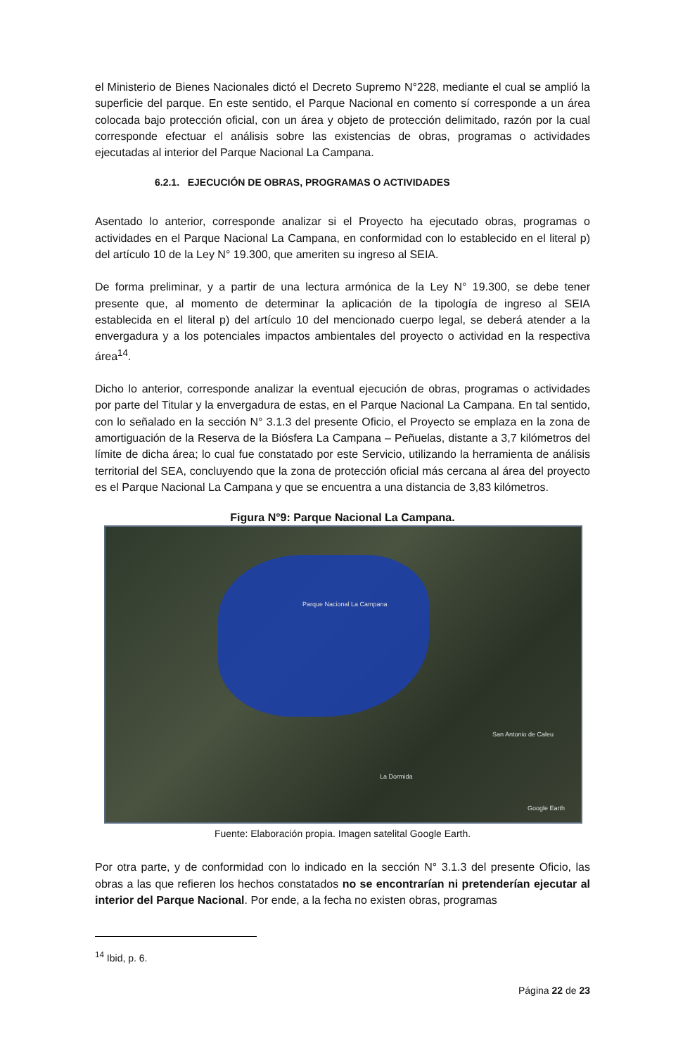el Ministerio de Bienes Nacionales dictó el Decreto Supremo N°228, mediante el cual se amplió la superficie del parque. En este sentido, el Parque Nacional en comento sí corresponde a un área colocada bajo protección oficial, con un área y objeto de protección delimitado, razón por la cual corresponde efectuar el análisis sobre las existencias de obras, programas o actividades ejecutadas al interior del Parque Nacional La Campana.
6.2.1. EJECUCIÓN DE OBRAS, PROGRAMAS O ACTIVIDADES
Asentado lo anterior, corresponde analizar si el Proyecto ha ejecutado obras, programas o actividades en el Parque Nacional La Campana, en conformidad con lo establecido en el literal p) del artículo 10 de la Ley N° 19.300, que ameriten su ingreso al SEIA.
De forma preliminar, y a partir de una lectura armónica de la Ley N° 19.300, se debe tener presente que, al momento de determinar la aplicación de la tipología de ingreso al SEIA establecida en el literal p) del artículo 10 del mencionado cuerpo legal, se deberá atender a la envergadura y a los potenciales impactos ambientales del proyecto o actividad en la respectiva área<sup>14</sup>.
Dicho lo anterior, corresponde analizar la eventual ejecución de obras, programas o actividades por parte del Titular y la envergadura de estas, en el Parque Nacional La Campana. En tal sentido, con lo señalado en la sección N° 3.1.3 del presente Oficio, el Proyecto se emplaza en la zona de amortiguación de la Reserva de la Biósfera La Campana – Peñuelas, distante a 3,7 kilómetros del límite de dicha área; lo cual fue constatado por este Servicio, utilizando la herramienta de análisis territorial del SEA, concluyendo que la zona de protección oficial más cercana al área del proyecto es el Parque Nacional La Campana y que se encuentra a una distancia de 3,83 kilómetros.
Figura N°9: Parque Nacional La Campana.
Parque Nacional La Campana
San Antonio de Caleu
La Dormida
Google Earth
Fuente: Elaboración propia. Imagen satelital Google Earth.
Por otra parte, y de conformidad con lo indicado en la sección N° 3.1.3 del presente Oficio, las obras a las que refieren los hechos constatados no se encontrarían ni pretenderían ejecutar al interior del Parque Nacional. Por ende, a la fecha no existen obras, programas
<sup>14</sup> Ibid, p. 6.
Página 22 de 23